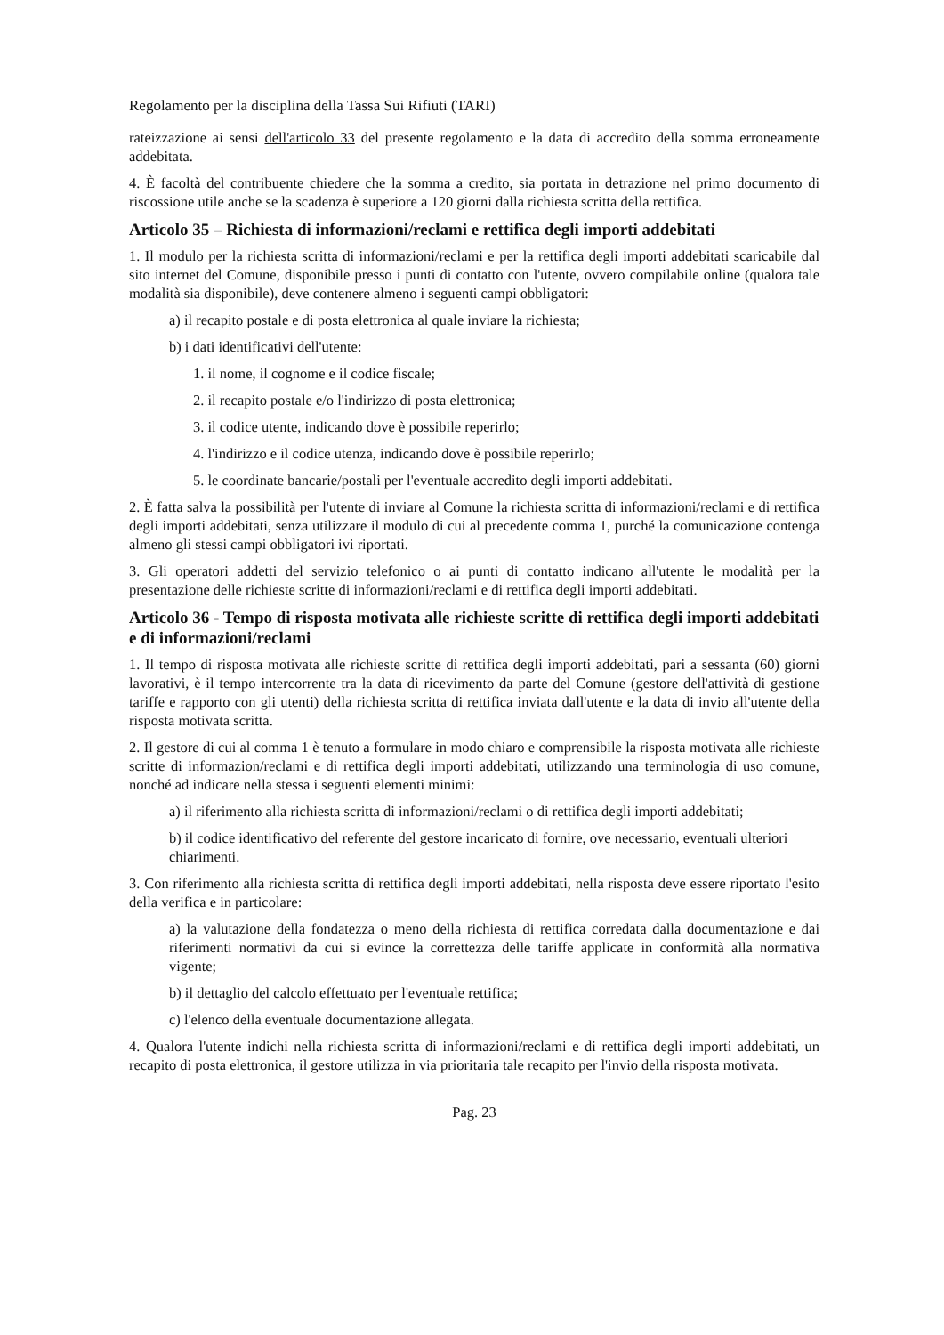Regolamento per la disciplina della Tassa Sui Rifiuti (TARI)
rateizzazione ai sensi dell'articolo 33 del presente regolamento e la data di accredito della somma erroneamente addebitata.
4. È facoltà del contribuente chiedere che la somma a credito, sia portata in detrazione nel primo documento di riscossione utile anche se la scadenza è superiore a 120 giorni dalla richiesta scritta della rettifica.
Articolo 35 – Richiesta di informazioni/reclami e rettifica degli importi addebitati
1. Il modulo per la richiesta scritta di informazioni/reclami e per la rettifica degli importi addebitati scaricabile dal sito internet del Comune, disponibile presso i punti di contatto con l'utente, ovvero compilabile online (qualora tale modalità sia disponibile), deve contenere almeno i seguenti campi obbligatori:
a) il recapito postale e di posta elettronica al quale inviare la richiesta;
b) i dati identificativi dell'utente:
1. il nome, il cognome e il codice fiscale;
2. il recapito postale e/o l'indirizzo di posta elettronica;
3. il codice utente, indicando dove è possibile reperirlo;
4. l'indirizzo e il codice utenza, indicando dove è possibile reperirlo;
5. le coordinate bancarie/postali per l'eventuale accredito degli importi addebitati.
2. È fatta salva la possibilità per l'utente di inviare al Comune la richiesta scritta di informazioni/reclami e di rettifica degli importi addebitati, senza utilizzare il modulo di cui al precedente comma 1, purché la comunicazione contenga almeno gli stessi campi obbligatori ivi riportati.
3. Gli operatori addetti del servizio telefonico o ai punti di contatto indicano all'utente le modalità per la presentazione delle richieste scritte di informazioni/reclami e di rettifica degli importi addebitati.
Articolo 36 - Tempo di risposta motivata alle richieste scritte di rettifica degli importi addebitati e di informazioni/reclami
1. Il tempo di risposta motivata alle richieste scritte di rettifica degli importi addebitati, pari a sessanta (60) giorni lavorativi, è il tempo intercorrente tra la data di ricevimento da parte del Comune (gestore dell'attività di gestione tariffe e rapporto con gli utenti) della richiesta scritta di rettifica inviata dall'utente e la data di invio all'utente della risposta motivata scritta.
2. Il gestore di cui al comma 1 è tenuto a formulare in modo chiaro e comprensibile la risposta motivata alle richieste scritte di informazion/reclami e di rettifica degli importi addebitati, utilizzando una terminologia di uso comune, nonché ad indicare nella stessa i seguenti elementi minimi:
a) il riferimento alla richiesta scritta di informazioni/reclami o di rettifica degli importi addebitati;
b) il codice identificativo del referente del gestore incaricato di fornire, ove necessario, eventuali ulteriori chiarimenti.
3. Con riferimento alla richiesta scritta di rettifica degli importi addebitati, nella risposta deve essere riportato l'esito della verifica e in particolare:
a) la valutazione della fondatezza o meno della richiesta di rettifica corredata dalla documentazione e dai riferimenti normativi da cui si evince la correttezza delle tariffe applicate in conformità alla normativa vigente;
b) il dettaglio del calcolo effettuato per l'eventuale rettifica;
c) l'elenco della eventuale documentazione allegata.
4. Qualora l'utente indichi nella richiesta scritta di informazioni/reclami e di rettifica degli importi addebitati, un recapito di posta elettronica, il gestore utilizza in via prioritaria tale recapito per l'invio della risposta motivata.
Pag. 23